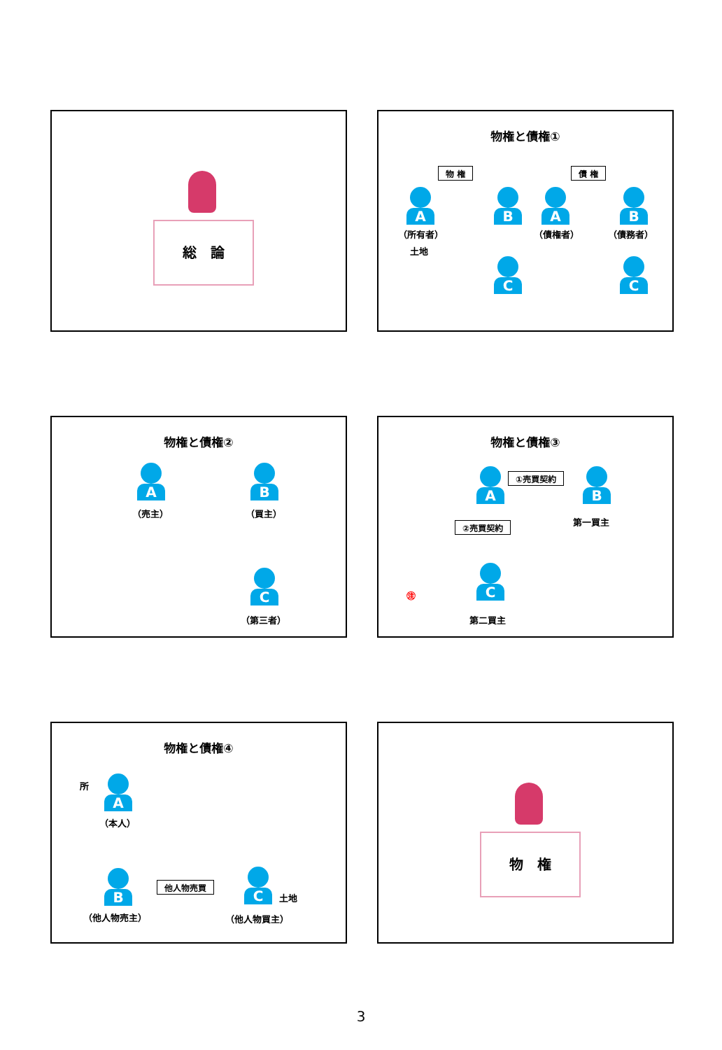総　論
物権と債権①
物 権 債 権
A B
C
A B
C
（所有者）
土地
（債権者） （債務者）
物権と債権②
A B
C
（売主） （買主）
（第三者）
物権と債権③
A B
C
①売買契約
②売買契約 第一買主
㊟
第二買主
物権と債権④
所 A
B C
（本人）
他人物売買
土地
（他人物売主） （他人物買主）
物　権
3